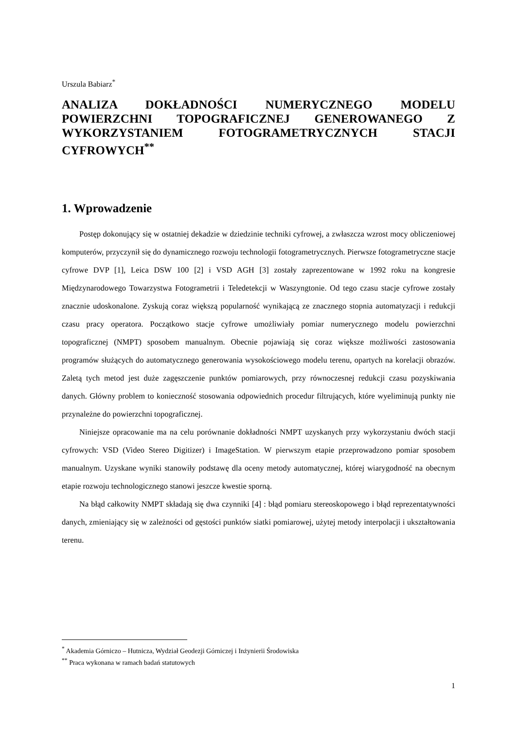Urszula Babiarz<sup>*</sup>
ANALIZA DOKŁADNOŚCI NUMERYCZNEGO MODELU POWIERZCHNI TOPOGRAFICZNEJ GENEROWANEGO Z WYKORZYSTANIEM FOTOGRAMETRYCZNYCH STACJI CYFROWYCH<sup>**</sup>
1. Wprowadzenie
Postęp dokonujący się w ostatniej dekadzie w dziedzinie techniki cyfrowej, a zwłaszcza wzrost mocy obliczeniowej komputerów, przyczynił się do dynamicznego rozwoju technologii fotogrametrycznych. Pierwsze fotogrametryczne stacje cyfrowe DVP [1], Leica DSW 100 [2] i VSD AGH [3] zostały zaprezentowane w 1992 roku na kongresie Międzynarodowego Towarzystwa Fotogrametrii i Teledetekcji w Waszyngtonie. Od tego czasu stacje cyfrowe zostały znacznie udoskonalone. Zyskują coraz większą popularność wynikającą ze znacznego stopnia automatyzacji i redukcji czasu pracy operatora. Początkowo stacje cyfrowe umożliwiały pomiar numerycznego modelu powierzchni topograficznej (NMPT) sposobem manualnym. Obecnie pojawiają się coraz większe możliwości zastosowania programów służących do automatycznego generowania wysokościowego modelu terenu, opartych na korelacji obrazów. Zaletą tych metod jest duże zagęszczenie punktów pomiarowych, przy równoczesnej redukcji czasu pozyskiwania danych. Główny problem to konieczność stosowania odpowiednich procedur filtrujących, które wyeliminują punkty nie przynależne do powierzchni topograficznej.
Niniejsze opracowanie ma na celu porównanie dokładności NMPT uzyskanych przy wykorzystaniu dwóch stacji cyfrowych: VSD (Video Stereo Digitizer) i ImageStation. W pierwszym etapie przeprowadzono pomiar sposobem manualnym. Uzyskane wyniki stanowiły podstawę dla oceny metody automatycznej, której wiarygodność na obecnym etapie rozwoju technologicznego stanowi jeszcze kwestie sporną.
Na błąd całkowity NMPT składają się dwa czynniki [4] : błąd pomiaru stereoskopowego i błąd reprezentatywności danych, zmieniający się w zależności od gęstości punktów siatki pomiarowej, użytej metody interpolacji i ukształtowania terenu.
<sup>*</sup> Akademia Górniczo – Hutnicza, Wydział Geodezji Górniczej i Inżynierii Środowiska
<sup>**</sup> Praca wykonana w ramach badań statutowych
1